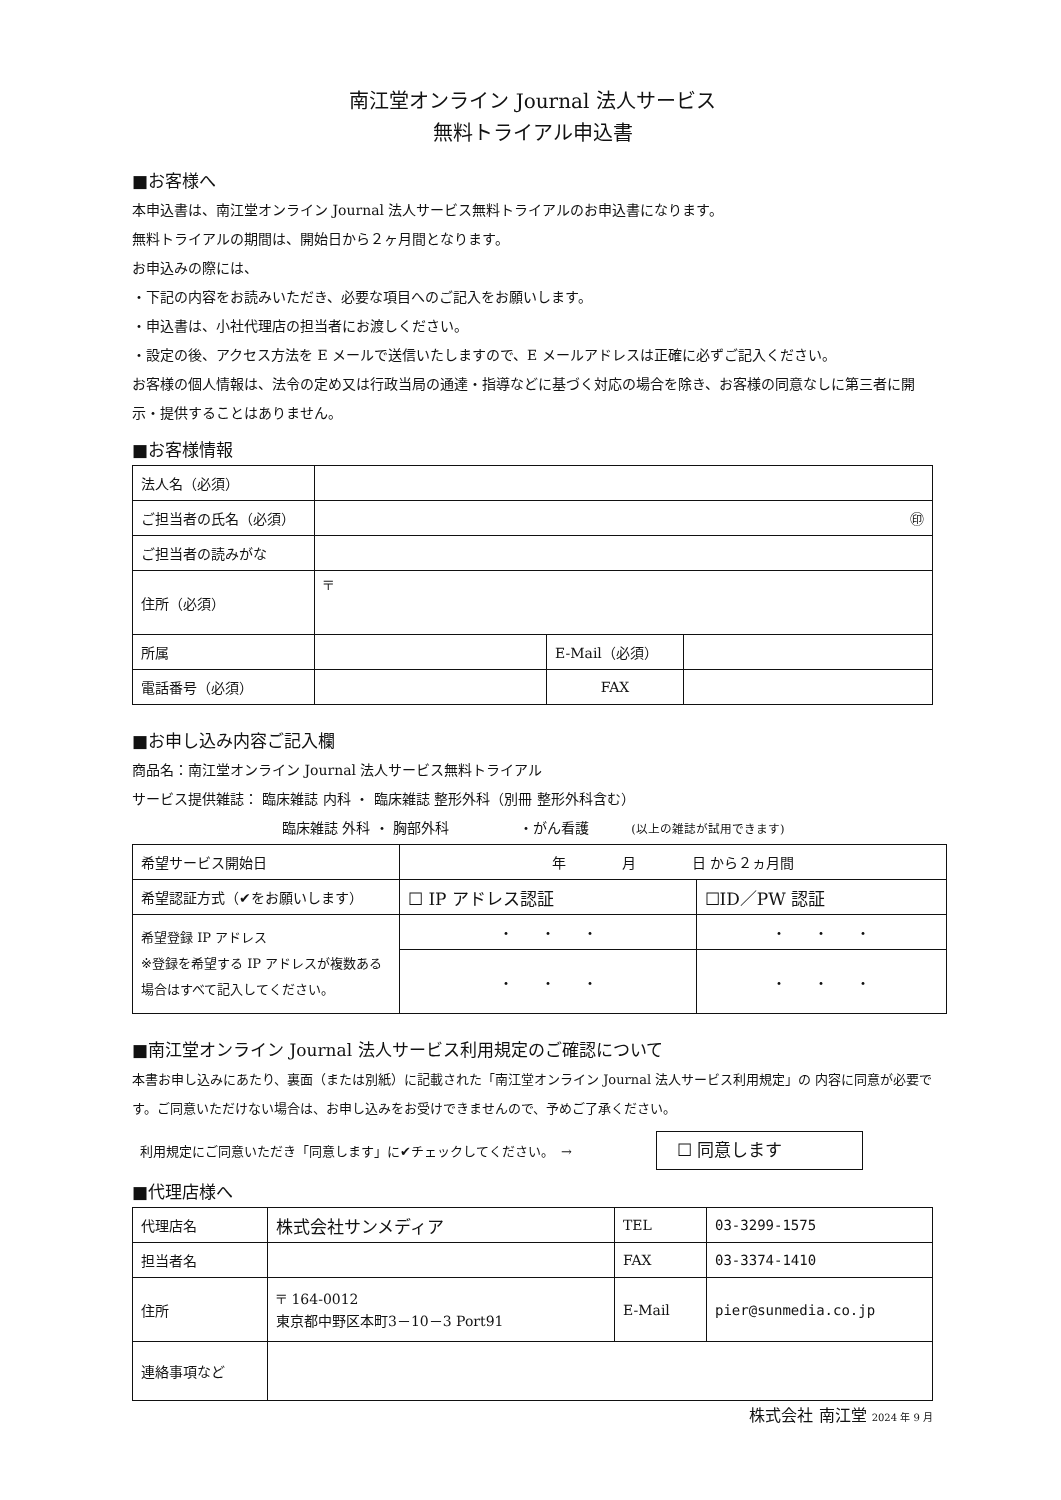南江堂オンライン Journal 法人サービス
無料トライアル申込書
■お客様へ
本申込書は、南江堂オンライン Journal 法人サービス無料トライアルのお申込書になります。
無料トライアルの期間は、開始日から２ヶ月間となります。
お申込みの際には、
・下記の内容をお読みいただき、必要な項目へのご記入をお願いします。
・申込書は、小社代理店の担当者にお渡しください。
・設定の後、アクセス方法を E メールで送信いたしますので、E メールアドレスは正確に必ずご記入ください。
お客様の個人情報は、法令の定め又は行政当局の通達・指導などに基づく対応の場合を除き、お客様の同意なしに第三者に開示・提供することはありません。
■お客様情報
| 法人名（必須） | | | |
| ご担当者の氏名（必須） | ㊞ | | |
| ご担当者の読みがな | | | |
| 住所（必須） | 〒 | | |
| 所属 | | E-Mail（必須） | |
| 電話番号（必須） | | FAX | |
■お申し込み内容ご記入欄
商品名：南江堂オンライン Journal 法人サービス無料トライアル
サービス提供雑誌： 臨床雑誌 内科 ・ 臨床雑誌 整形外科（別冊 整形外科含む）
臨床雑誌 外科 ・ 胸部外科　　　　　・がん看護　　　(以上の雑誌が試用できます)
| 希望サービス開始日 | 年 月 日 から２ヵ月間 | |
| 希望認証方式（✔をお願いします） | ☐ IP アドレス認証 | ☐ID／PW 認証 |
| 希望登録 IP アドレス ※登録を希望する IP アドレスが複数ある場合はすべて記入してください。 | ・ ・ ・ | ・ ・ ・ |
| | ・ ・ ・ | ・ ・ ・ |
■南江堂オンライン Journal 法人サービス利用規定のご確認について
本書お申し込みにあたり、裏面（または別紙）に記載された「南江堂オンライン Journal 法人サービス利用規定」の 内容に同意が必要です。ご同意いただけない場合は、お申し込みをお受けできませんので、予めご了承ください。
利用規定にご同意いただき「同意します」に✔チェックしてください。　→ ☐ 同意します
■代理店様へ
| 代理店名 | 株式会社サンメディア | TEL | 03-3299-1575 |
| 担当者名 | | FAX | 03-3374-1410 |
| 住所 | 〒 164-0012 東京都中野区本町3－10－3 Port91 | E-Mail | pier@sunmedia.co.jp |
| 連絡事項など | | | |
株式会社 南江堂 2024 年 9 月